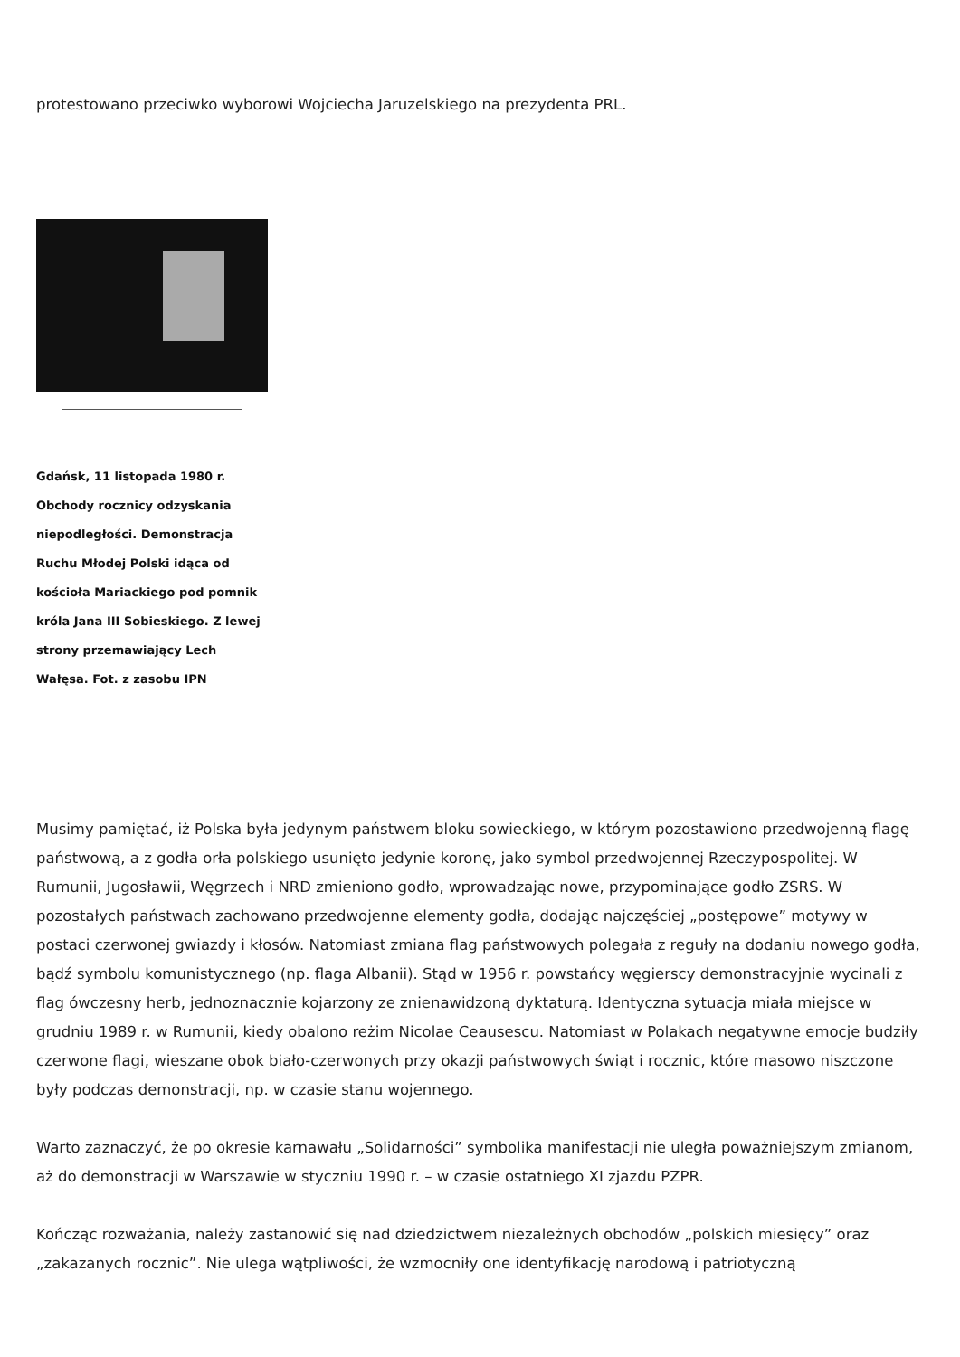protestowano przeciwko wyborowi Wojciecha Jaruzelskiego na prezydenta PRL.
Gdańsk, 11 listopada 1980 r. Obchody rocznicy odzyskania niepodległości. Demonstracja Ruchu Młodej Polski idąca od kościoła Mariackiego pod pomnik króla Jana III Sobieskiego. Z lewej strony przemawiający Lech Wałęsa. Fot. z zasobu IPN
Musimy pamiętać, iż Polska była jedynym państwem bloku sowieckiego, w którym pozostawiono przedwojenną flagę państwową, a z godła orła polskiego usunięto jedynie koronę, jako symbol przedwojennej Rzeczypospolitej. W Rumunii, Jugosławii, Węgrzech i NRD zmieniono godło, wprowadzając nowe, przypominające godło ZSRS. W pozostałych państwach zachowano przedwojenne elementy godła, dodając najczęściej „postępowe” motywy w postaci czerwonej gwiazdy i kłosów. Natomiast zmiana flag państwowych polegała z reguły na dodaniu nowego godła, bądź symbolu komunistycznego (np. flaga Albanii). Stąd w 1956 r. powstańcy węgierscy demonstracyjnie wycinali z flag ówczesny herb, jednoznacznie kojarzony ze znienawidzoną dyktaturą. Identyczna sytuacja miała miejsce w grudniu 1989 r. w Rumunii, kiedy obalono reżim Nicolae Ceausescu. Natomiast w Polakach negatywne emocje budziły czerwone flagi, wieszane obok biało-czerwonych przy okazji państwowych świąt i rocznic, które masowo niszczone były podczas demonstracji, np. w czasie stanu wojennego.
Warto zaznaczyć, że po okresie karnawału „Solidarności” symbolika manifestacji nie uległa poważniejszym zmianom, aż do demonstracji w Warszawie w styczniu 1990 r. – w czasie ostatniego XI zjazdu PZPR.
Kończąc rozważania, należy zastanowić się nad dziedzictwem niezależnych obchodów „polskich miesięcy” oraz „zakazanych rocznic”. Nie ulega wątpliwości, że wzmocniły one identyfikację narodową i patriotyczną